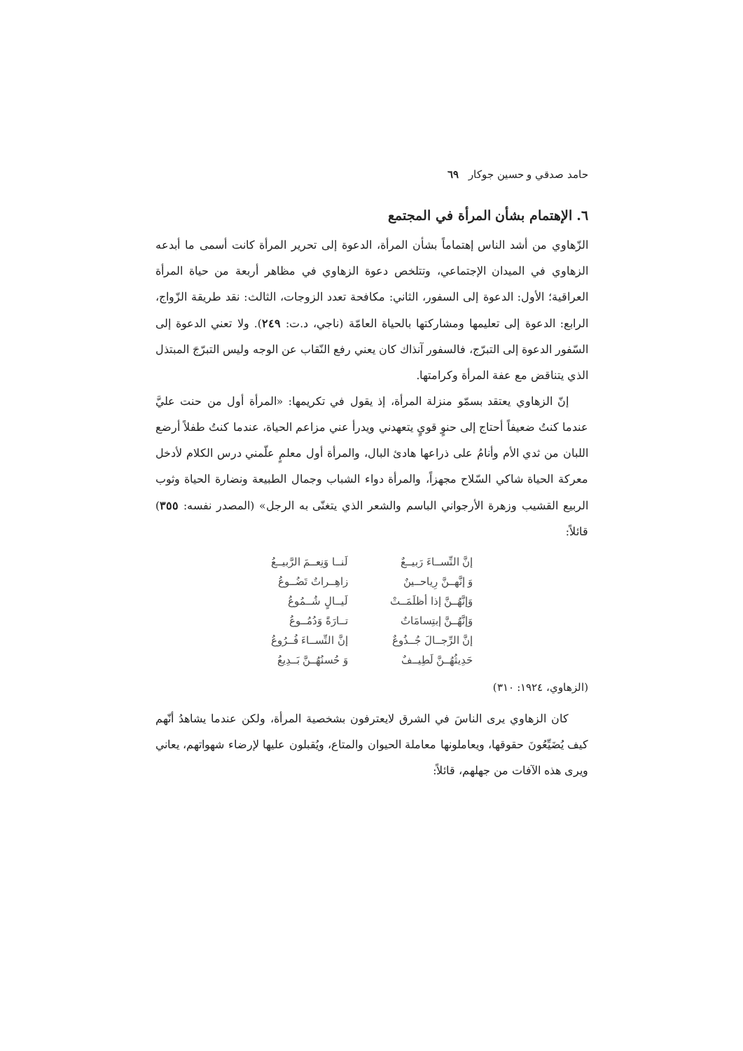حامد صدقي و حسين جوكار ٦٩
٦. الإهتمام بشأن المرأة في المجتمع
الزّهاوي من أشد الناس إهتماماً بشأن المرأة، الدعوة إلى تحرير المرأة كانت أسمى ما أبدعه الزهاوي في الميدان الإجتماعي، وتتلخص دعوة الزهاوي في مظاهر أربعة من حياة المرأة العراقية؛ الأول: الدعوة إلى السفور، الثاني: مكافحة تعدد الزوجات، الثالث: نقد طريقة الزّواج، الرابع: الدعوة إلى تعليمها ومشاركتها بالحياة العامّة (ناجي، د.ت: ٢٤٩). ولا تعني الدعوة إلى السّفور الدعوة إلى التبرّج، فالسفور آنذاك كان يعني رفع النّقاب عن الوجه وليس التبرّجَ المبتذل الذي يتناقض مع عفة المرأة وكرامتها.
إنّ الزهاوي يعتقد بسمّو منزلة المرأة، إذ يقول في تكريمها: «المرأة أول من حنت عليَّ عندما كنتُ ضعيفاً أحتاج إلى حنوٍ قويٍ يتعهدني ويدرأ عني مزاعم الحياة، عندما كنتُ طفلاً أرضع اللبان من ثدي الأم وأنامُ على ذراعها هادئ البال، والمرأة أول معلمٍ علّمني درس الكلام لأدخل معركة الحياة شاكي السّلاح مجهزاً، والمرأة دواء الشباب وجمال الطبيعة ونضارة الحياة وثوب الربيع القشيب وزهرة الأرجواني الباسم والشعر الذي يتغنّى به الرجل» (المصدر نفسه: ٣٥٥) قائلاً:
| إنَّ النِّســاءَ رَبيــعٌ | لَنــا وَنِعــمَ الرَّبيــعُ |
| وَ إنَّهــنَّ رِياحــينٌ | زاهِــراتٌ تَضُــوعُ |
| وَإنَّهُــنَّ إذا أظلَمَــتْ | لَيــالٍ شُــمُوعُ |
| وَإنَّهُــنَّ إبتِسامَاتٌ | تــارَةً وَدُمُــوعُ |
| إنَّ الرِّجــالَ جُــذُوعٌ | إنَّ النِّســاءَ فُــرُوعُ |
| حَدِيثُهُــنَّ لَطِيــفٌ | وَ حُسنُهُــنَّ بَــدِيعُ |
(الزهاوي، ١٩٢٤: ٣١٠)
كان الزهاوي يرى الناسَ في الشرق لايعترفون بشخصية المرأة، ولكن عندما يشاهدُ أنّهم كيف يُضَيِّعُونَ حقوقها، ويعاملونها معاملة الحيوان والمتاع، ويُقبلون عليها لإرضاء شهواتهم، يعاني ويرى هذه الآفات من جهلهم، قائلاً: